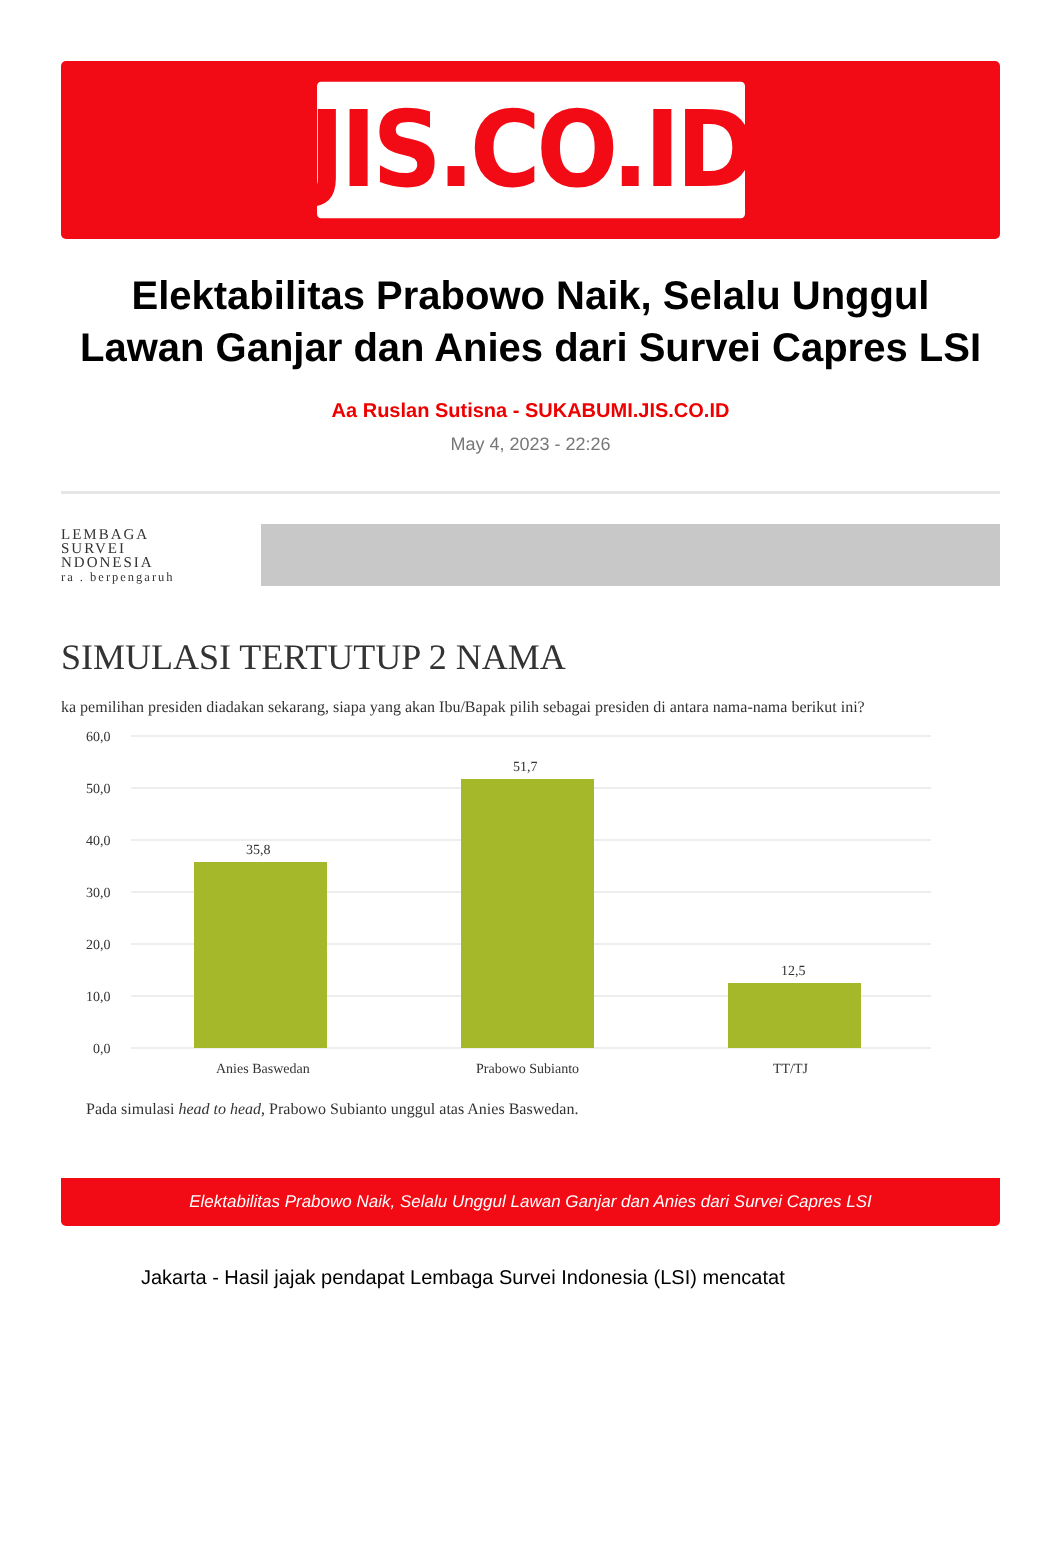JIS.CO.ID
Elektabilitas Prabowo Naik, Selalu Unggul Lawan Ganjar dan Anies dari Survei Capres LSI
Aa Ruslan Sutisna - SUKABUMI.JIS.CO.ID
May 4, 2023 - 22:26
LEMBAGA
SURVEI
NDONESIA
ra . berpengaruh
SIMULASI TERTUTUP 2 NAMA
ka pemilihan presiden diadakan sekarang, siapa yang akan Ibu/Bapak pilih sebagai presiden di antara nama-nama berikut ini?
60,0
50,0
40,0
30,0
20,0
10,0
0,0
35,8
51,7
12,5
Anies Baswedan
Prabowo Subianto
TT/TJ
Pada simulasi head to head, Prabowo Subianto unggul atas Anies Baswedan.
Elektabilitas Prabowo Naik, Selalu Unggul Lawan Ganjar dan Anies dari Survei Capres LSI
Jakarta - Hasil jajak pendapat Lembaga Survei Indonesia (LSI) mencatat